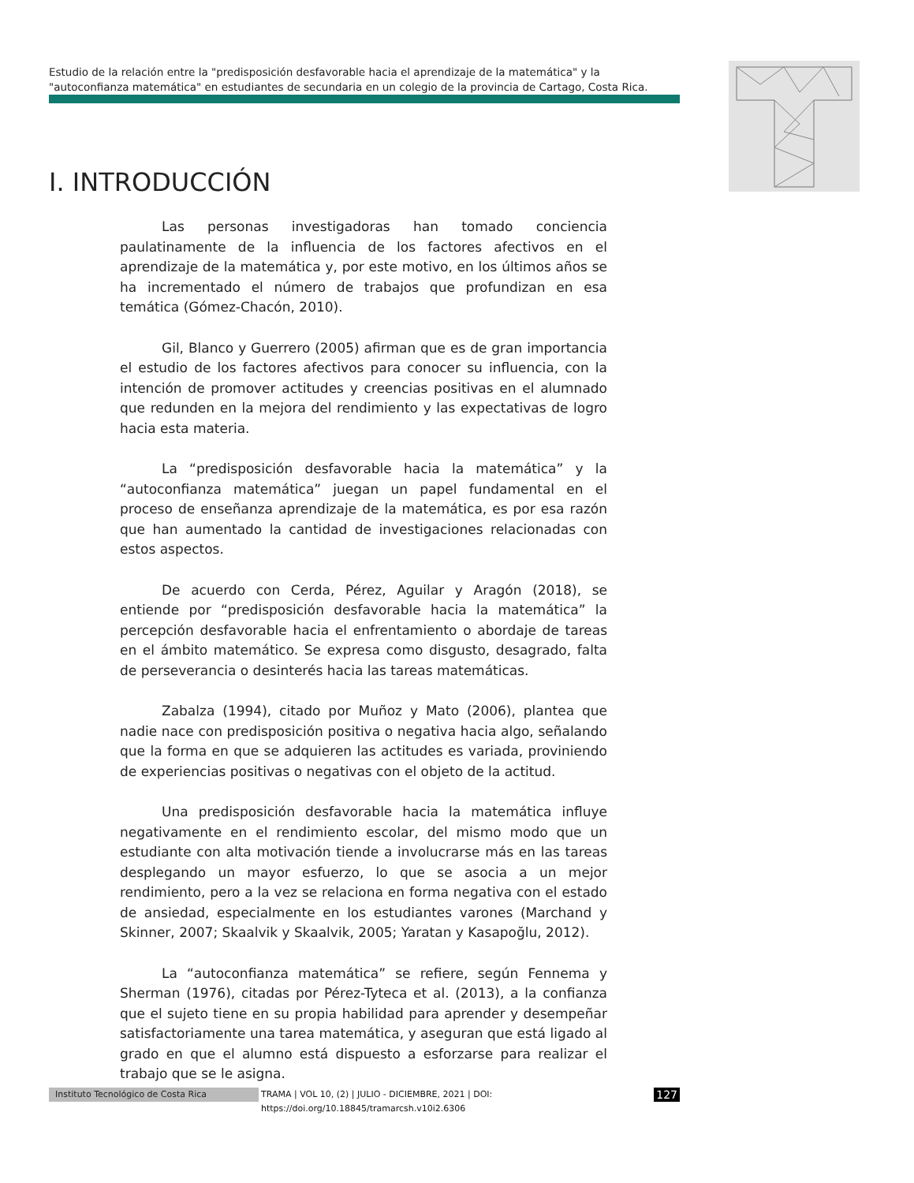Estudio de la relación entre la "predisposición desfavorable hacia el aprendizaje de la matemática" y la "autoconfianza matemática" en estudiantes de secundaria en un colegio de la provincia de Cartago, Costa Rica.
I. INTRODUCCIÓN
Las personas investigadoras han tomado conciencia paulatinamente de la influencia de los factores afectivos en el aprendizaje de la matemática y, por este motivo, en los últimos años se ha incrementado el número de trabajos que profundizan en esa temática (Gómez-Chacón, 2010).
Gil, Blanco y Guerrero (2005) afirman que es de gran importancia el estudio de los factores afectivos para conocer su influencia, con la intención de promover actitudes y creencias positivas en el alumnado que redunden en la mejora del rendimiento y las expectativas de logro hacia esta materia.
La “predisposición desfavorable hacia la matemática” y la “autoconfianza matemática” juegan un papel fundamental en el proceso de enseñanza aprendizaje de la matemática, es por esa razón que han aumentado la cantidad de investigaciones relacionadas con estos aspectos.
De acuerdo con Cerda, Pérez, Aguilar y Aragón (2018), se entiende por “predisposición desfavorable hacia la matemática” la percepción desfavorable hacia el enfrentamiento o abordaje de tareas en el ámbito matemático. Se expresa como disgusto, desagrado, falta de perseverancia o desinterés hacia las tareas matemáticas.
Zabalza (1994), citado por Muñoz y Mato (2006), plantea que nadie nace con predisposición positiva o negativa hacia algo, señalando que la forma en que se adquieren las actitudes es variada, proviniendo de experiencias positivas o negativas con el objeto de la actitud.
Una predisposición desfavorable hacia la matemática influye negativamente en el rendimiento escolar, del mismo modo que un estudiante con alta motivación tiende a involucrarse más en las tareas desplegando un mayor esfuerzo, lo que se asocia a un mejor rendimiento, pero a la vez se relaciona en forma negativa con el estado de ansiedad, especialmente en los estudiantes varones (Marchand y Skinner, 2007; Skaalvik y Skaalvik, 2005; Yaratan y Kasapoğlu, 2012).
La “autoconfianza matemática” se refiere, según Fennema y Sherman (1976), citadas por Pérez-Tyteca et al. (2013), a la confianza que el sujeto tiene en su propia habilidad para aprender y desempeñar satisfactoriamente una tarea matemática, y aseguran que está ligado al grado en que el alumno está dispuesto a esforzarse para realizar el trabajo que se le asigna.
Instituto Tecnológico de Costa Rica TRAMA | VOL 10, (2) | JULIO - DICIEMBRE, 2021 | DOI: https://doi.org/10.18845/tramarcsh.v10i2.6306 127